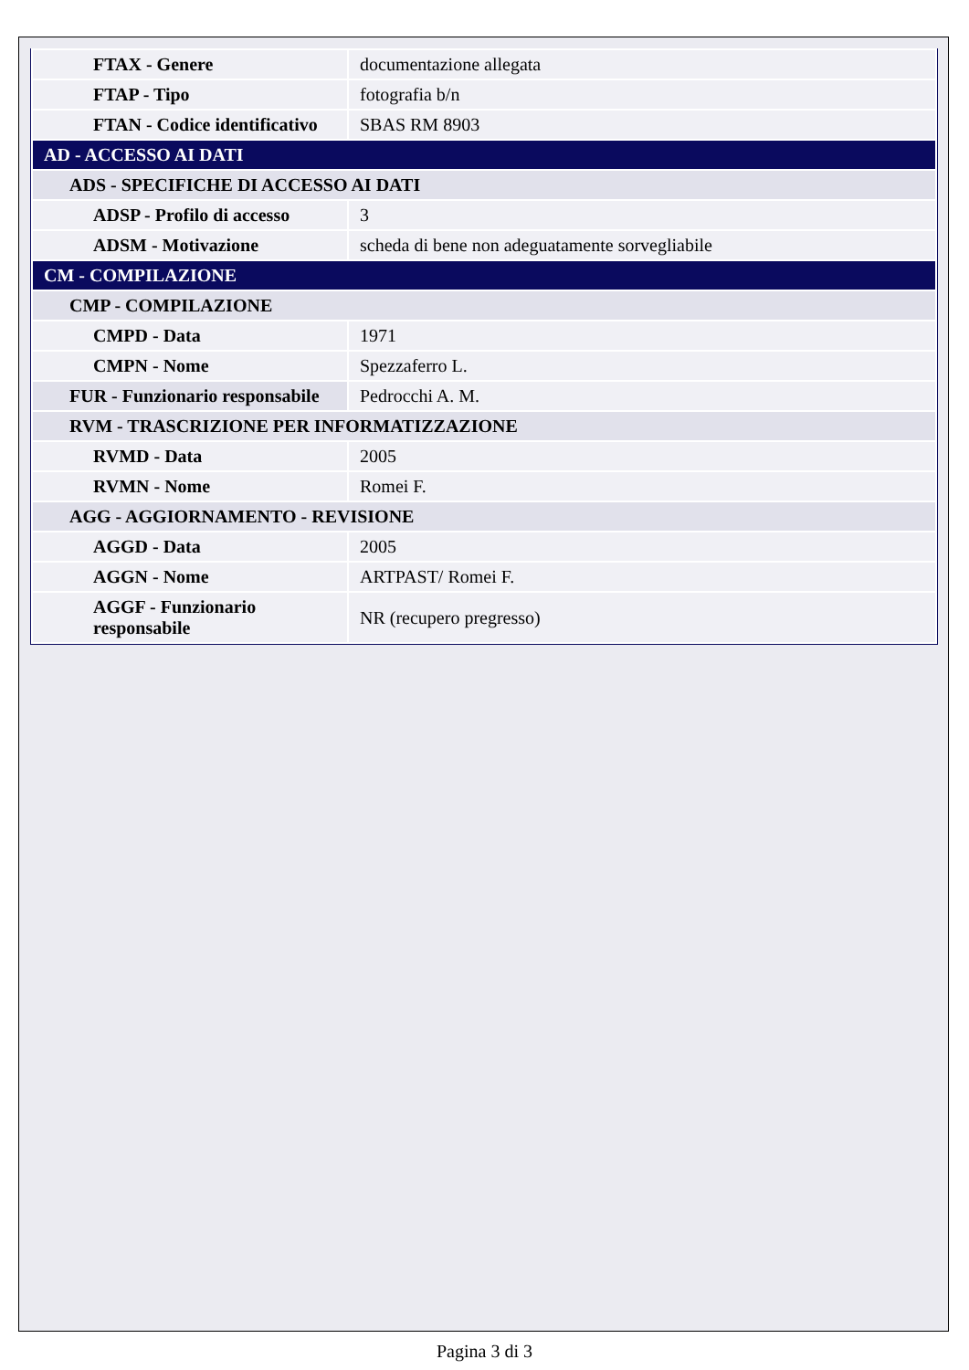| FTAX - Genere | documentazione allegata |
| FTAP - Tipo | fotografia b/n |
| FTAN - Codice identificativo | SBAS RM 8903 |
| AD - ACCESSO AI DATI | |
| ADS - SPECIFICHE DI ACCESSO AI DATI | |
| ADSP - Profilo di accesso | 3 |
| ADSM - Motivazione | scheda di bene non adeguatamente sorvegliabile |
| CM - COMPILAZIONE | |
| CMP - COMPILAZIONE | |
| CMPD - Data | 1971 |
| CMPN - Nome | Spezzaferro L. |
| FUR - Funzionario responsabile | Pedrocchi A. M. |
| RVM - TRASCRIZIONE PER INFORMATIZZAZIONE | |
| RVMD - Data | 2005 |
| RVMN - Nome | Romei F. |
| AGG - AGGIORNAMENTO - REVISIONE | |
| AGGD - Data | 2005 |
| AGGN - Nome | ARTPAST/ Romei F. |
| AGGF - Funzionario responsabile | NR (recupero pregresso) |
Pagina 3 di 3